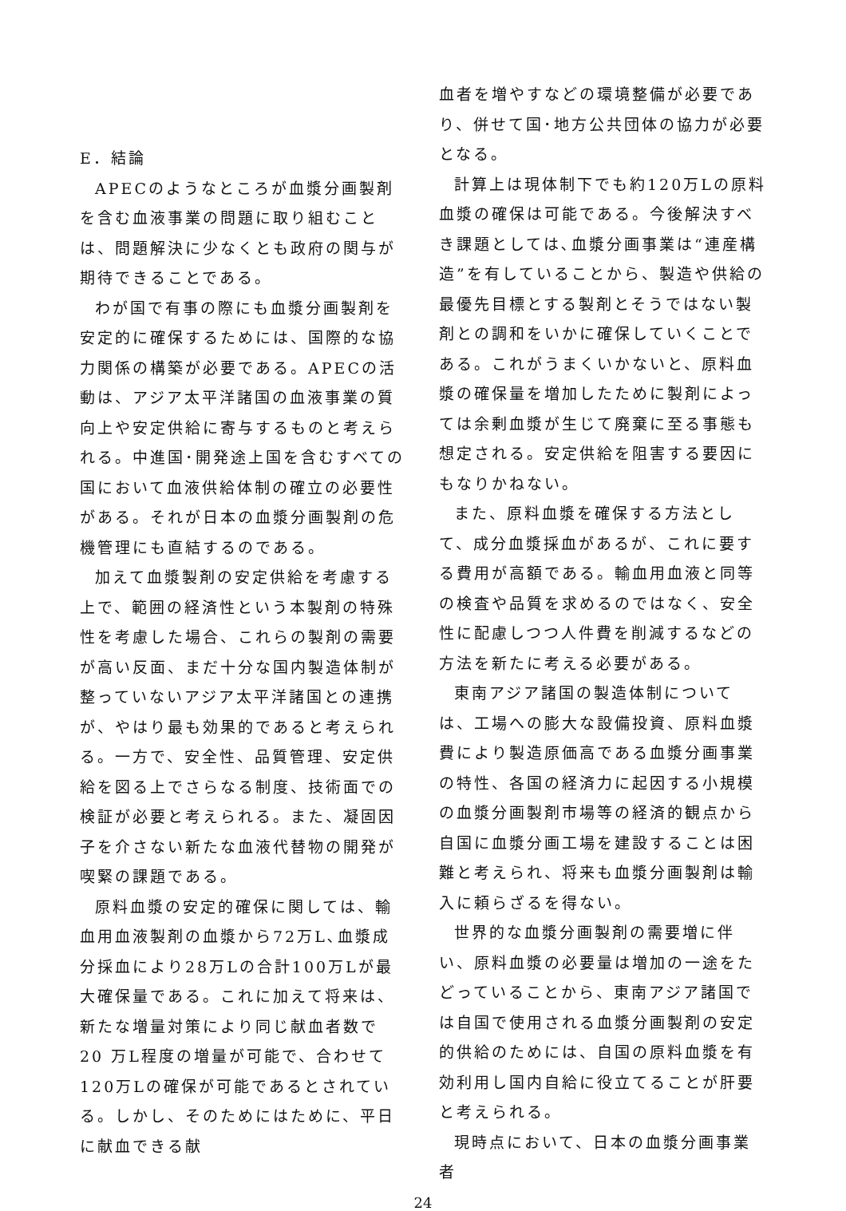E．結論
APECのようなところが血漿分画製剤を含む血液事業の問題に取り組むことは、問題解決に少なくとも政府の関与が期待できることである。
わが国で有事の際にも血漿分画製剤を安定的に確保するためには、国際的な協力関係の構築が必要である。APECの活動は、アジア太平洋諸国の血液事業の質向上や安定供給に寄与するものと考えられる。中進国･開発途上国を含むすべての国において血液供給体制の確立の必要性がある。それが日本の血漿分画製剤の危機管理にも直結するのである。
加えて血漿製剤の安定供給を考慮する上で、範囲の経済性という本製剤の特殊性を考慮した場合、これらの製剤の需要が高い反面、まだ十分な国内製造体制が整っていないアジア太平洋諸国との連携が、やはり最も効果的であると考えられる。一方で、安全性、品質管理、安定供給を図る上でさらなる制度、技術面での検証が必要と考えられる。また、凝固因子を介さない新たな血液代替物の開発が喫緊の課題である。
原料血漿の安定的確保に関しては、輸血用血液製剤の血漿から72万L､血漿成分採血により28万Lの合計100万Lが最大確保量である。これに加えて将来は、新たな増量対策により同じ献血者数で 20 万L程度の増量が可能で、合わせて120万Lの確保が可能であるとされている。しかし、そのためにはために、平日に献血できる献
血者を増やすなどの環境整備が必要であり、併せて国･地方公共団体の協力が必要となる。
計算上は現体制下でも約120万Lの原料血漿の確保は可能である。今後解決すべき課題としては､血漿分画事業は“連産構造”を有していることから、製造や供給の最優先目標とする製剤とそうではない製剤との調和をいかに確保していくことである。これがうまくいかないと、原料血漿の確保量を増加したために製剤によっては余剰血漿が生じて廃棄に至る事態も想定される。安定供給を阻害する要因にもなりかねない。
また、原料血漿を確保する方法として、成分血漿採血があるが、これに要する費用が高額である。輸血用血液と同等の検査や品質を求めるのではなく、安全性に配慮しつつ人件費を削減するなどの方法を新たに考える必要がある。
東南アジア諸国の製造体制については、工場への膨大な設備投資、原料血漿費により製造原価高である血漿分画事業の特性、各国の経済力に起因する小規模の血漿分画製剤市場等の経済的観点から自国に血漿分画工場を建設することは困難と考えられ、将来も血漿分画製剤は輸入に頼らざるを得ない。
世界的な血漿分画製剤の需要増に伴い、原料血漿の必要量は増加の一途をたどっていることから、東南アジア諸国では自国で使用される血漿分画製剤の安定的供給のためには、自国の原料血漿を有効利用し国内自給に役立てることが肝要と考えられる。
現時点において、日本の血漿分画事業者
24